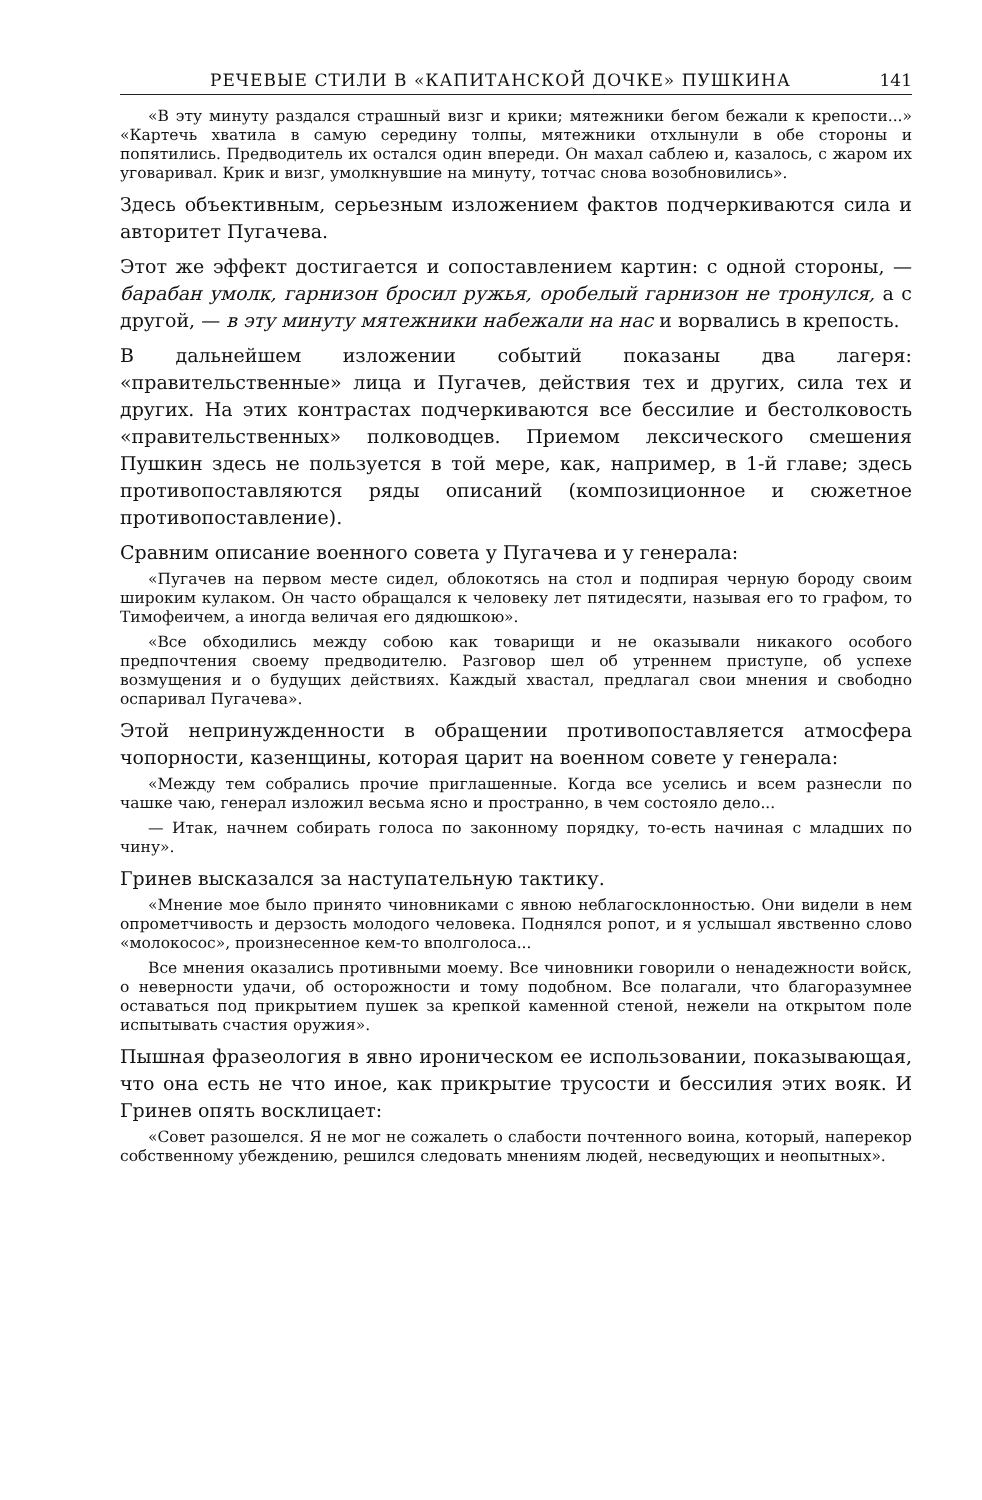РЕЧЕВЫЕ СТИЛИ В «КАПИТАНСКОЙ ДОЧКЕ» ПУШКИНА 141
«В эту минуту раздался страшный визг и крики; мятежники бегом бежали к крепости...» «Картечь хватила в самую середину толпы, мятежники отхлынули в обе стороны и попятились. Предводитель их остался один впереди. Он махал саблею и, казалось, с жаром их уговаривал. Крик и визг, умолкнувшие на минуту, тотчас снова возобновились».
Здесь объективным, серьезным изложением фактов подчеркиваются сила и авторитет Пугачева.
Этот же эффект достигается и сопоставлением картин: с одной стороны, — барабан умолк, гарнизон бросил ружья, оробелый гарнизон не тронулся, а с другой, — в эту минуту мятежники набежали на нас и ворвались в крепость.
В дальнейшем изложении событий показаны два лагеря: «правительственные» лица и Пугачев, действия тех и других, сила тех и других. На этих контрастах подчеркиваются все бессилие и бестолковость «правительственных» полководцев. Приемом лексического смешения Пушкин здесь не пользуется в той мере, как, например, в 1-й главе; здесь противопоставляются ряды описаний (композиционное и сюжетное противопоставление).
Сравним описание военного совета у Пугачева и у генерала:
«Пугачев на первом месте сидел, облокотясь на стол и подпирая черную бороду своим широким кулаком. Он часто обращался к человеку лет пятидесяти, называя его то графом, то Тимофеичем, а иногда величая его дядюшкою».
«Все обходились между собою как товарищи и не оказывали никакого особого предпочтения своему предводителю. Разговор шел об утреннем приступе, об успехе возмущения и о будущих действиях. Каждый хвастал, предлагал свои мнения и свободно оспаривал Пугачева».
Этой непринужденности в обращении противопоставляется атмосфера чопорности, казенщины, которая царит на военном совете у генерала:
«Между тем собрались прочие приглашенные. Когда все уселись и всем разнесли по чашке чаю, генерал изложил весьма ясно и пространно, в чем состояло дело...
— Итак, начнем собирать голоса по законному порядку, то-есть начиная с младших по чину».
Гринев высказался за наступательную тактику.
«Мнение мое было принято чиновниками с явною неблагосклонностью. Они видели в нем опрометчивость и дерзость молодого человека. Поднялся ропот, и я услышал явственно слово «молокосос», произнесенное кем-то вполголоса...
Все мнения оказались противными моему. Все чиновники говорили о ненадежности войск, о неверности удачи, об осторожности и тому подобном. Все полагали, что благоразумнее оставаться под прикрытием пушек за крепкой каменной стеной, нежели на открытом поле испытывать счастия оружия».
Пышная фразеология в явно ироническом ее использовании, показывающая, что она есть не что иное, как прикрытие трусости и бессилия этих вояк. И Гринев опять восклицает:
«Совет разошелся. Я не мог не сожалеть о слабости почтенного воина, который, наперекор собственному убеждению, решился следовать мнениям людей, несведующих и неопытных».